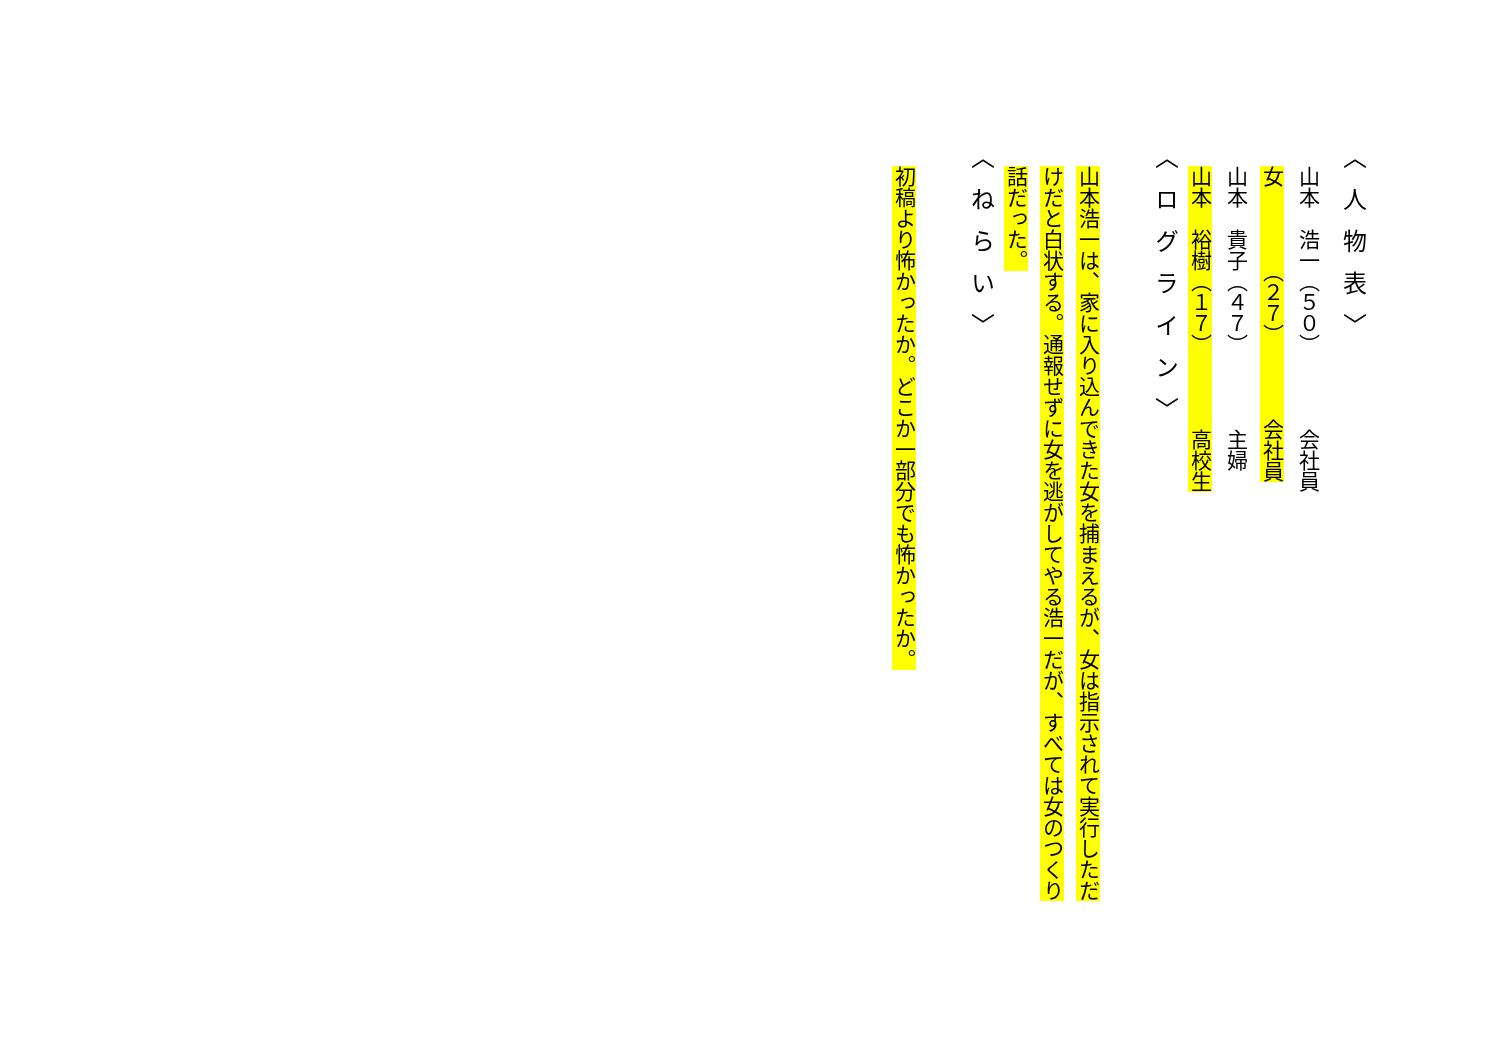〈人物表〉
　山本　浩一（５０）　　　　会社員
　女　　　　（２７）　　　　会社員
　山本　貴子（４７）　　　　主婦
　山本　裕樹（１７）　　　　高校生
〈ログライン〉
　山本浩一は、家に入り込んできた女を捕まえるが、女は指示されて実行しただ
　けだと白状する。通報せずに女を逃がしてやる浩一だが、すべては女のつくり
　話だった。
〈ねらい〉
　初稿より怖かったか。どこか一部分でも怖かったか。